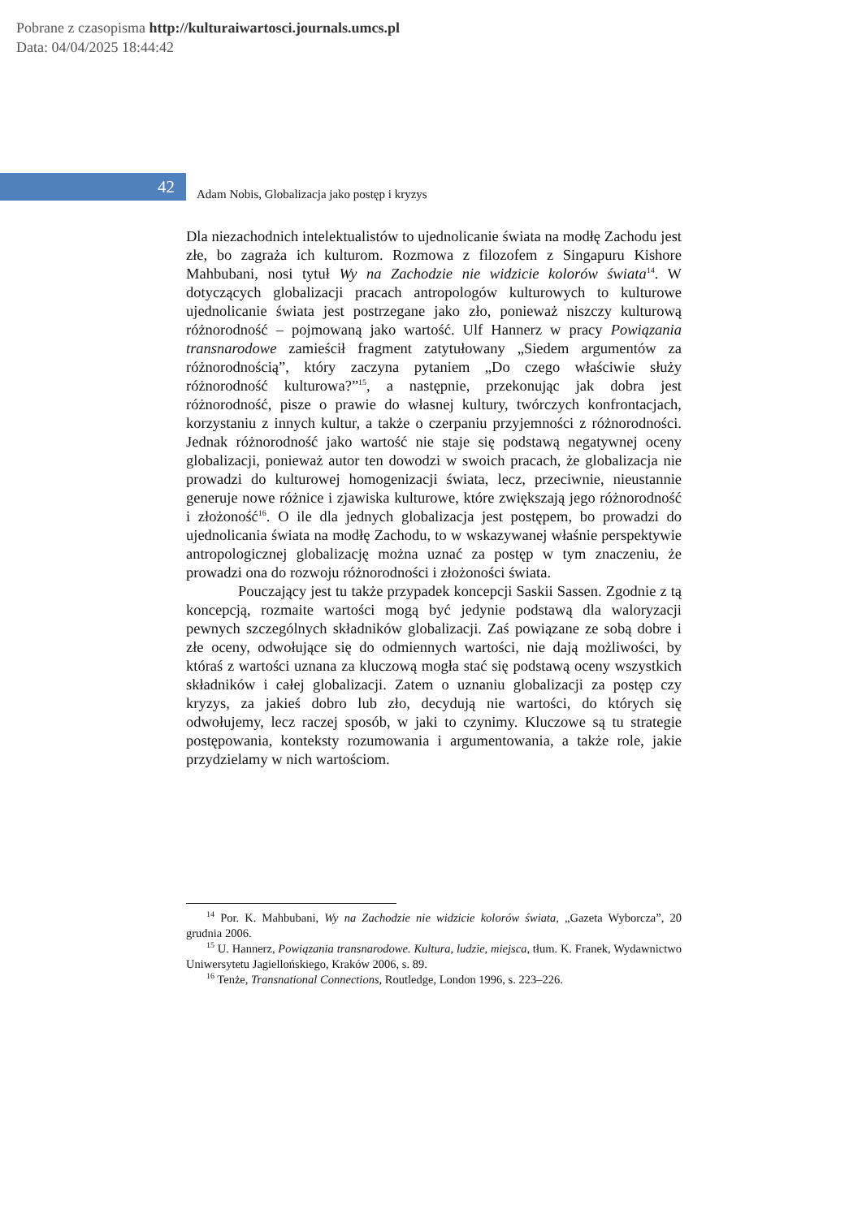Pobrane z czasopisma http://kulturaiwartosci.journals.umcs.pl
Data: 04/04/2025 18:44:42
42
Adam Nobis, Globalizacja jako postęp i kryzys
Dla niezachodnich intelektualistów to ujednolicanie świata na modłę Zachodu jest złe, bo zagraża ich kulturom. Rozmowa z filozofem z Singapuru Kishore Mahbubani, nosi tytuł Wy na Zachodzie nie widzicie kolorów świata<sup>14</sup>. W dotyczących globalizacji pracach antropologów kulturowych to kulturowe ujednolicanie świata jest postrzegane jako zło, ponieważ niszczy kulturową różnorodność – pojmowaną jako wartość. Ulf Hannerz w pracy Powiązania transnarodowe zamieścił fragment zatytułowany „Siedem argumentów za różnorodnością”, który zaczyna pytaniem „Do czego właściwie służy różnorodność kulturowa?”<sup>15</sup>, a następnie, przekonując jak dobra jest różnorodność, pisze o prawie do własnej kultury, twórczych konfrontacjach, korzystaniu z innych kultur, a także o czerpaniu przyjemności z różnorodności. Jednak różnorodność jako wartość nie staje się podstawą negatywnej oceny globalizacji, ponieważ autor ten dowodzi w swoich pracach, że globalizacja nie prowadzi do kulturowej homogenizacji świata, lecz, przeciwnie, nieustannie generuje nowe różnice i zjawiska kulturowe, które zwiększają jego różnorodność i złożoność<sup>16</sup>. O ile dla jednych globalizacja jest postępem, bo prowadzi do ujednolicania świata na modłę Zachodu, to w wskazywanej właśnie perspektywie antropologicznej globalizację można uznać za postęp w tym znaczeniu, że prowadzi ona do rozwoju różnorodności i złożoności świata.
Pouczający jest tu także przypadek koncepcji Saskii Sassen. Zgodnie z tą koncepcją, rozmaite wartości mogą być jedynie podstawą dla waloryzacji pewnych szczególnych składników globalizacji. Zaś powiązane ze sobą dobre i złe oceny, odwołujące się do odmiennych wartości, nie dają możliwości, by któraś z wartości uznana za kluczową mogła stać się podstawą oceny wszystkich składników i całej globalizacji. Zatem o uznaniu globalizacji za postęp czy kryzys, za jakieś dobro lub zło, decydują nie wartości, do których się odwołujemy, lecz raczej sposób, w jaki to czynimy. Kluczowe są tu strategie postępowania, konteksty rozumowania i argumentowania, a także role, jakie przydzielamy w nich wartościom.
<sup>14</sup> Por. K. Mahbubani, Wy na Zachodzie nie widzicie kolorów świata, „Gazeta Wyborcza”, 20 grudnia 2006.
<sup>15</sup> U. Hannerz, Powiązania transnarodowe. Kultura, ludzie, miejsca, tłum. K. Franek, Wydawnictwo Uniwersytetu Jagiellońskiego, Kraków 2006, s. 89.
<sup>16</sup> Tenże, Transnational Connections, Routledge, London 1996, s. 223–226.